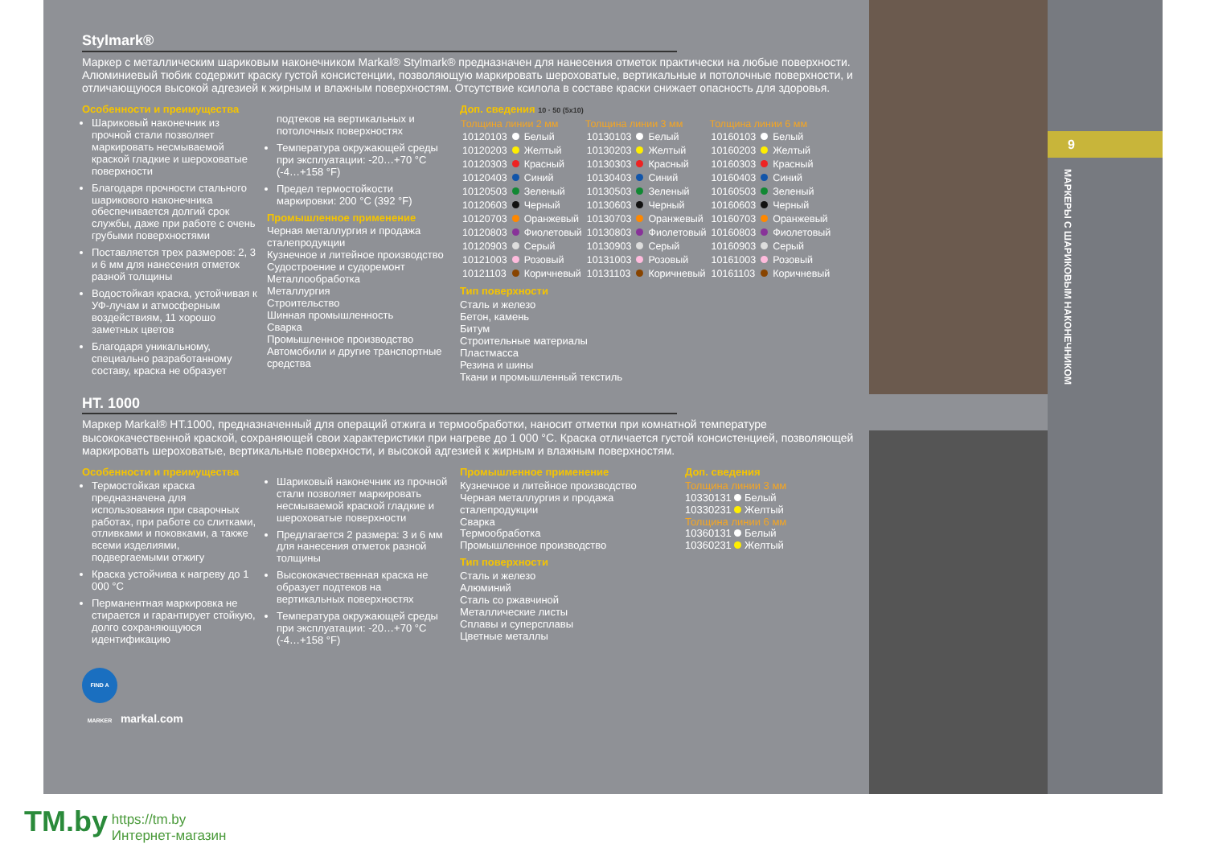Stylmark®
Маркер с металлическим шариковым наконечником Markal® Stylmark® предназначен для нанесения отметок практически на любые поверхности. Алюминиевый тюбик содержит краску густой консистенции, позволяющую маркировать шероховатые, вертикальные и потолочные поверхности, и отличающуюся высокой адгезией к жирным и влажным поверхностям. Отсутствие ксилола в составе краски снижает опасность для здоровья.
Особенности и преимущества
Шариковый наконечник из прочной стали позволяет маркировать несмываемой краской гладкие и шероховатые поверхности
Благодаря прочности стального шарикового наконечника обеспечивается долгий срок службы, даже при работе с очень грубыми поверхностями
Поставляется трех размеров: 2, 3 и 6 мм для нанесения отметок разной толщины
Водостойкая краска, устойчивая к УФ-лучам и атмосферным воздействиям, 11 хорошо заметных цветов
Благодаря уникальному, специально разработанному составу, краска не образует
подтеков на вертикальных и потолочных поверхностях
Температура окружающей среды при эксплуатации: -20…+70 °C (-4…+158 °F)
Предел термостойкости маркировки: 200 °C (392 °F)
Промышленное применение
Черная металлургия и продажа сталепродукции
Кузнечное и литейное производство
Судостроение и судоремонт
Металлообработка
Металлургия
Строительство
Шинная промышленность
Сварка
Промышленное производство
Автомобили и другие транспортные средства
Доп. сведения 10 · 50 (5x10)
| Толщина линии 2 мм | | | Толщина линии 3 мм | | | Толщина линии 6 мм | | |
| --- | --- | --- | --- | --- | --- | --- | --- | --- |
| 10120103 | | Белый | 10130103 | | Белый | 10160103 | | Белый |
| 10120203 | | Желтый | 10130203 | | Желтый | 10160203 | | Желтый |
| 10120303 | | Красный | 10130303 | | Красный | 10160303 | | Красный |
| 10120403 | | Синий | 10130403 | | Синий | 10160403 | | Синий |
| 10120503 | | Зеленый | 10130503 | | Зеленый | 10160503 | | Зеленый |
| 10120603 | | Черный | 10130603 | | Черный | 10160603 | | Черный |
| 10120703 | | Оранжевый | 10130703 | | Оранжевый | 10160703 | | Оранжевый |
| 10120803 | | Фиолетовый | 10130803 | | Фиолетовый | 10160803 | | Фиолетовый |
| 10120903 | | Серый | 10130903 | | Серый | 10160903 | | Серый |
| 10121003 | | Розовый | 10131003 | | Розовый | 10161003 | | Розовый |
| 10121103 | | Коричневый | 10131103 | | Коричневый | 10161103 | | Коричневый |
Тип поверхности
Сталь и железо
Бетон, камень
Битум
Строительные материалы
Пластмасса
Резина и шины
Ткани и промышленный текстиль
HT. 1000
Маркер Markal® HT.1000, предназначенный для операций отжига и термообработки, наносит отметки при комнатной температуре высококачественной краской, сохраняющей свои характеристики при нагреве до 1 000 °C. Краска отличается густой консистенцией, позволяющей маркировать шероховатые, вертикальные поверхности, и высокой адгезией к жирным и влажным поверхностям.
Особенности и преимущества
Термостойкая краска предназначена для использования при сварочных работах, при работе со слитками, отливками и поковками, а также всеми изделиями, подвергаемыми отжигу
Краска устойчива к нагреву до 1 000 °C
Перманентная маркировка не стирается и гарантирует стойкую, долго сохраняющуюся идентификацию
Шариковый наконечник из прочной стали позволяет маркировать несмываемой краской гладкие и шероховатые поверхности
Предлагается 2 размера: 3 и 6 мм для нанесения отметок разной толщины
Высококачественная краска не образует подтеков на вертикальных поверхностях
Температура окружающей среды при эксплуатации: -20…+70 °C (-4…+158 °F)
Промышленное применение
Кузнечное и литейное производство
Черная металлургия и продажа сталепродукции
Сварка
Термообработка
Промышленное производство
Тип поверхности
Сталь и железо
Алюминий
Сталь со ржавчиной
Металлические листы
Сплавы и суперсплавы
Цветные металлы
Доп. сведения
Толщина линии 3 мм
10330131 Белый
10330231 Желтый
Толщина линии 6 мм
10360131 Белый
10360231 Желтый
FIND A MARKER markal.com
9
МАРКЕРЫ С ШАРИКОВЫМ НАКОНЕЧНИКОМ
TM.by https://tm.by
Интернет-магазин